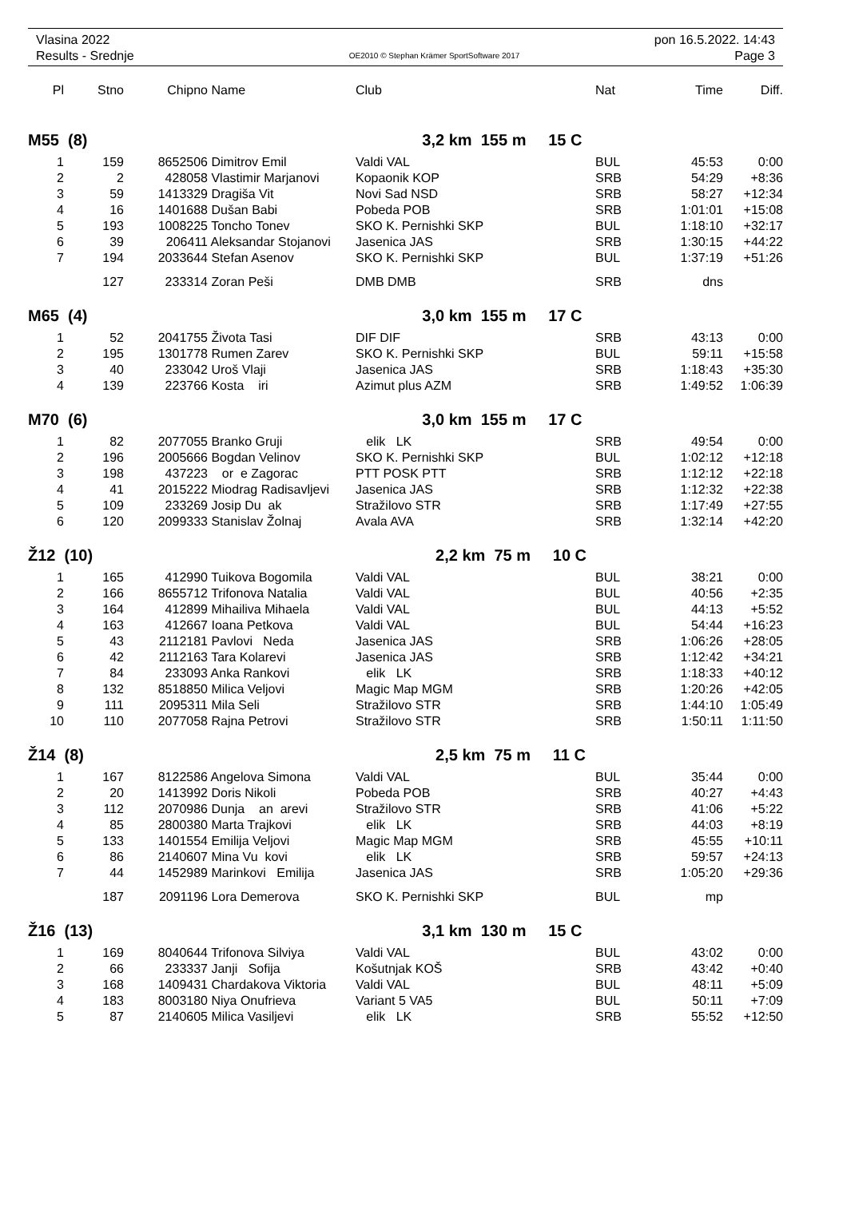Vlasina 2022 pon 16.5.2022. 14:43
Results - Srednje OE2010 © Stephan Krämer SportSoftware 2017 Page 3
| Pl | Stno | Chipno | Name | Club | Nat | Time | Diff. |
| --- | --- | --- | --- | --- | --- | --- | --- |
| M55 (8) | | | | 3,2 km 155 m 15 C | | | |
| 1 | 159 | 8652506 | Dimitrov Emil | Valdi VAL | BUL | 45:53 | 0:00 |
| 2 | 2 | 428058 | Vlastimir Marjanovi | Kopaonik KOP | SRB | 54:29 | +8:36 |
| 3 | 59 | 1413329 | Dragiša Vit | Novi Sad NSD | SRB | 58:27 | +12:34 |
| 4 | 16 | 1401688 | Dušan Babi | Pobeda POB | SRB | 1:01:01 | +15:08 |
| 5 | 193 | 1008225 | Toncho Tonev | SKO K. Pernishki SKP | BUL | 1:18:10 | +32:17 |
| 6 | 39 | 206411 | Aleksandar Stojanovi | Jasenica JAS | SRB | 1:30:15 | +44:22 |
| 7 | 194 | 2033644 | Stefan Asenov | SKO K. Pernishki SKP | BUL | 1:37:19 | +51:26 |
| | 127 | 233314 | Zoran Peši | DMB DMB | SRB | dns | |
| M65 (4) | | | | 3,0 km 155 m 17 C | | | |
| 1 | 52 | 2041755 | Života Tasi | DIF DIF | SRB | 43:13 | 0:00 |
| 2 | 195 | 1301778 | Rumen Zarev | SKO K. Pernishki SKP | BUL | 59:11 | +15:58 |
| 3 | 40 | 233042 | Uroš Vlaji | Jasenica JAS | SRB | 1:18:43 | +35:30 |
| 4 | 139 | 223766 | Kosta iri | Azimut plus AZM | SRB | 1:49:52 | 1:06:39 |
| M70 (6) | | | | 3,0 km 155 m 17 C | | | |
| 1 | 82 | 2077055 | Branko Gruji | elik LK | SRB | 49:54 | 0:00 |
| 2 | 196 | 2005666 | Bogdan Velinov | SKO K. Pernishki SKP | BUL | 1:02:12 | +12:18 |
| 3 | 198 | 437223 | or e Zagorac | PTT POSK PTT | SRB | 1:12:12 | +22:18 |
| 4 | 41 | 2015222 | Miodrag Radisavljevi | Jasenica JAS | SRB | 1:12:32 | +22:38 |
| 5 | 109 | 233269 | Josip Du ak | Stražilovo STR | SRB | 1:17:49 | +27:55 |
| 6 | 120 | 2099333 | Stanislav Žolnaj | Avala AVA | SRB | 1:32:14 | +42:20 |
| Ž12 (10) | | | | 2,2 km 75 m 10 C | | | |
| 1 | 165 | 412990 | Tuikova Bogomila | Valdi VAL | BUL | 38:21 | 0:00 |
| 2 | 166 | 8655712 | Trifonova Natalia | Valdi VAL | BUL | 40:56 | +2:35 |
| 3 | 164 | 412899 | Mihailiva Mihaela | Valdi VAL | BUL | 44:13 | +5:52 |
| 4 | 163 | 412667 | Ioana Petkova | Valdi VAL | BUL | 54:44 | +16:23 |
| 5 | 43 | 2112181 | Pavlovi Neda | Jasenica JAS | SRB | 1:06:26 | +28:05 |
| 6 | 42 | 2112163 | Tara Kolarevi | Jasenica JAS | SRB | 1:12:42 | +34:21 |
| 7 | 84 | 233093 | Anka Rankovi | elik LK | SRB | 1:18:33 | +40:12 |
| 8 | 132 | 8518850 | Milica Veljovi | Magic Map MGM | SRB | 1:20:26 | +42:05 |
| 9 | 111 | 2095311 | Mila Seli | Stražilovo STR | SRB | 1:44:10 | 1:05:49 |
| 10 | 110 | 2077058 | Rajna Petrovi | Stražilovo STR | SRB | 1:50:11 | 1:11:50 |
| Ž14 (8) | | | | 2,5 km 75 m 11 C | | | |
| 1 | 167 | 8122586 | Angelova Simona | Valdi VAL | BUL | 35:44 | 0:00 |
| 2 | 20 | 1413992 | Doris Nikoli | Pobeda POB | SRB | 40:27 | +4:43 |
| 3 | 112 | 2070986 | Dunja an arevi | Stražilovo STR | SRB | 41:06 | +5:22 |
| 4 | 85 | 2800380 | Marta Trajkovi | elik LK | SRB | 44:03 | +8:19 |
| 5 | 133 | 1401554 | Emilija Veljovi | Magic Map MGM | SRB | 45:55 | +10:11 |
| 6 | 86 | 2140607 | Mina Vu kovi | elik LK | SRB | 59:57 | +24:13 |
| 7 | 44 | 1452989 | Marinkovi Emilija | Jasenica JAS | SRB | 1:05:20 | +29:36 |
| | 187 | 2091196 | Lora Demerova | SKO K. Pernishki SKP | BUL | mp | |
| Ž16 (13) | | | | 3,1 km 130 m 15 C | | | |
| 1 | 169 | 8040644 | Trifonova Silviya | Valdi VAL | BUL | 43:02 | 0:00 |
| 2 | 66 | 233337 | Janji Sofija | Košutnjak KOŠ | SRB | 43:42 | +0:40 |
| 3 | 168 | 1409431 | Chardakova Viktoria | Valdi VAL | BUL | 48:11 | +5:09 |
| 4 | 183 | 8003180 | Niya Onufrieva | Variant 5 VA5 | BUL | 50:11 | +7:09 |
| 5 | 87 | 2140605 | Milica Vasiljevi | elik LK | SRB | 55:52 | +12:50 |